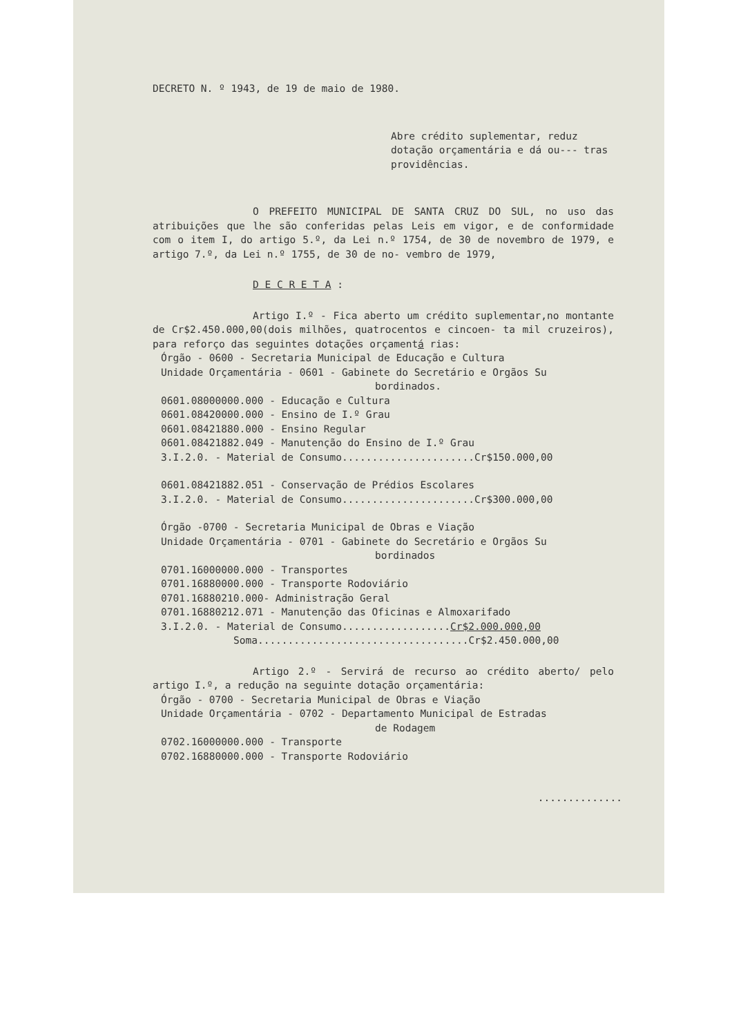DECRETO N. º 1943, de 19 de maio de 1980.
Abre crédito suplementar, reduz dotação orçamentária e dá ou--- tras providências.
O PREFEITO MUNICIPAL DE SANTA CRUZ DO SUL, no uso das atribuições que lhe são conferidas pelas Leis em vigor, e de conformidade com o item I, do artigo 5.º, da Lei n.º 1754, de 30 de novembro de 1979, e artigo 7.º, da Lei n.º 1755, de 30 de no- vembro de 1979,
D E C R E T A :
Artigo I.º - Fica aberto um crédito suplementar,no montante de Cr$2.450.000,00(dois milhões, quatrocentos e cincoen- ta mil cruzeiros), para reforço das seguintes dotações orçamentá rias:
Órgão - 0600 - Secretaria Municipal de Educação e Cultura
Unidade Orçamentária - 0601 - Gabinete do Secretário e Orgãos Su
bordinados.
0601.08000000.000 - Educação e Cultura
0601.08420000.000 - Ensino de I.º Grau
0601.08421880.000 - Ensino Regular
0601.08421882.049 - Manutenção do Ensino de I.º Grau
3.I.2.0. - Material de Consumo......................Cr$150.000,00
0601.08421882.051 - Conservação de Prédios Escolares
3.I.2.0. - Material de Consumo......................Cr$300.000,00
Órgão -0700 - Secretaria Municipal de Obras e Viação
Unidade Orçamentária - 0701 - Gabinete do Secretário e Orgãos Su
bordinados
0701.16000000.000 - Transportes
0701.16880000.000 - Transporte Rodoviário
0701.16880210.000- Administração Geral
0701.16880212.071 - Manutenção das Oficinas e Almoxarifado
3.I.2.0. - Material de Consumo..................Cr$2.000.000,00
Soma...................................Cr$2.450.000,00
Artigo 2.º - Servirá de recurso ao crédito aberto/ pelo artigo I.º, a redução na seguinte dotação orçamentária:
Órgão - 0700 - Secretaria Municipal de Obras e Viação
Unidade Orçamentária - 0702 - Departamento Municipal de Estradas
de Rodagem
0702.16000000.000 - Transporte
0702.16880000.000 - Transporte Rodoviário
..............